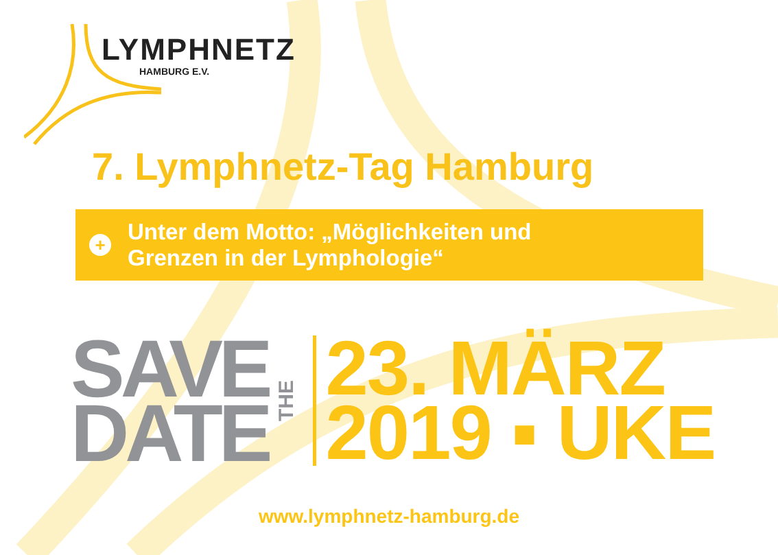LYMPHNETZ
HAMBURG E.V.
7. Lymphnetz-Tag Hamburg
+
Unter dem Motto: „Möglichkeiten und
Grenzen in der Lymphologie“
SAVE
DATE
THE
23. MÄRZ
2019 ▪ UKE
www.lymphnetz-hamburg.de